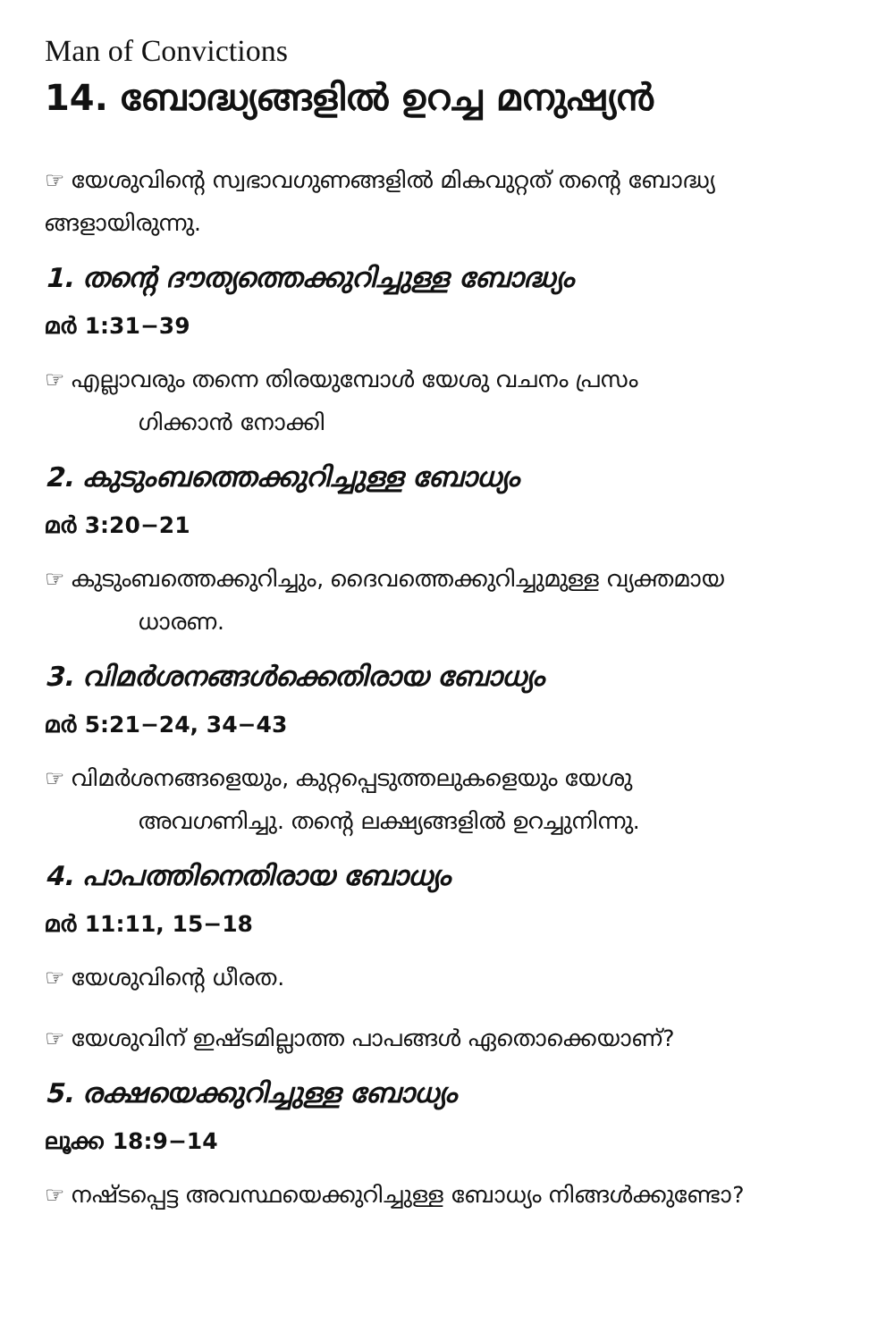Man of Convictions
14. ബോദ്ധ്യങ്ങളിൽ ഉറച്ച മനുഷ്യൻ
☞ യേശുവിന്റെ സ്വഭാവഗുണങ്ങളിൽ മികവുറ്റത് തന്റെ ബോദ്ധ്യ ങ്ങളായിരുന്നു.
1. തന്റെ ദൗത്യത്തെക്കുറിച്ചുള്ള ബോദ്ധ്യം
മർ 1:31−39
☞ എല്ലാവരും തന്നെ തിരയുമ്പോൾ യേശു വചനം പ്രസം
ഗിക്കാൻ നോക്കി
2. കുടുംബത്തെക്കുറിച്ചുള്ള ബോധ്യം
മർ 3:20−21
☞ കുടുംബത്തെക്കുറിച്ചും, ദൈവത്തെക്കുറിച്ചുമുള്ള വ്യക്തമായ
ധാരണ.
3. വിമർശനങ്ങൾക്കെതിരായ ബോധ്യം
മർ 5:21−24, 34−43
☞ വിമർശനങ്ങളെയും, കുറ്റപ്പെടുത്തലുകളെയും യേശു
അവഗണിച്ചു. തന്റെ ലക്ഷ്യങ്ങളിൽ ഉറച്ചുനിന്നു.
4. പാപത്തിനെതിരായ ബോധ്യം
മർ 11:11, 15−18
☞ യേശുവിന്റെ ധീരത.
☞ യേശുവിന് ഇഷ്ടമില്ലാത്ത പാപങ്ങൾ ഏതൊക്കെയാണ്?
5. രക്ഷയെക്കുറിച്ചുള്ള ബോധ്യം
ലൂക്ക 18:9−14
☞ നഷ്ടപ്പെട്ട അവസ്ഥയെക്കുറിച്ചുള്ള ബോധ്യം നിങ്ങൾക്കുണ്ടോ?